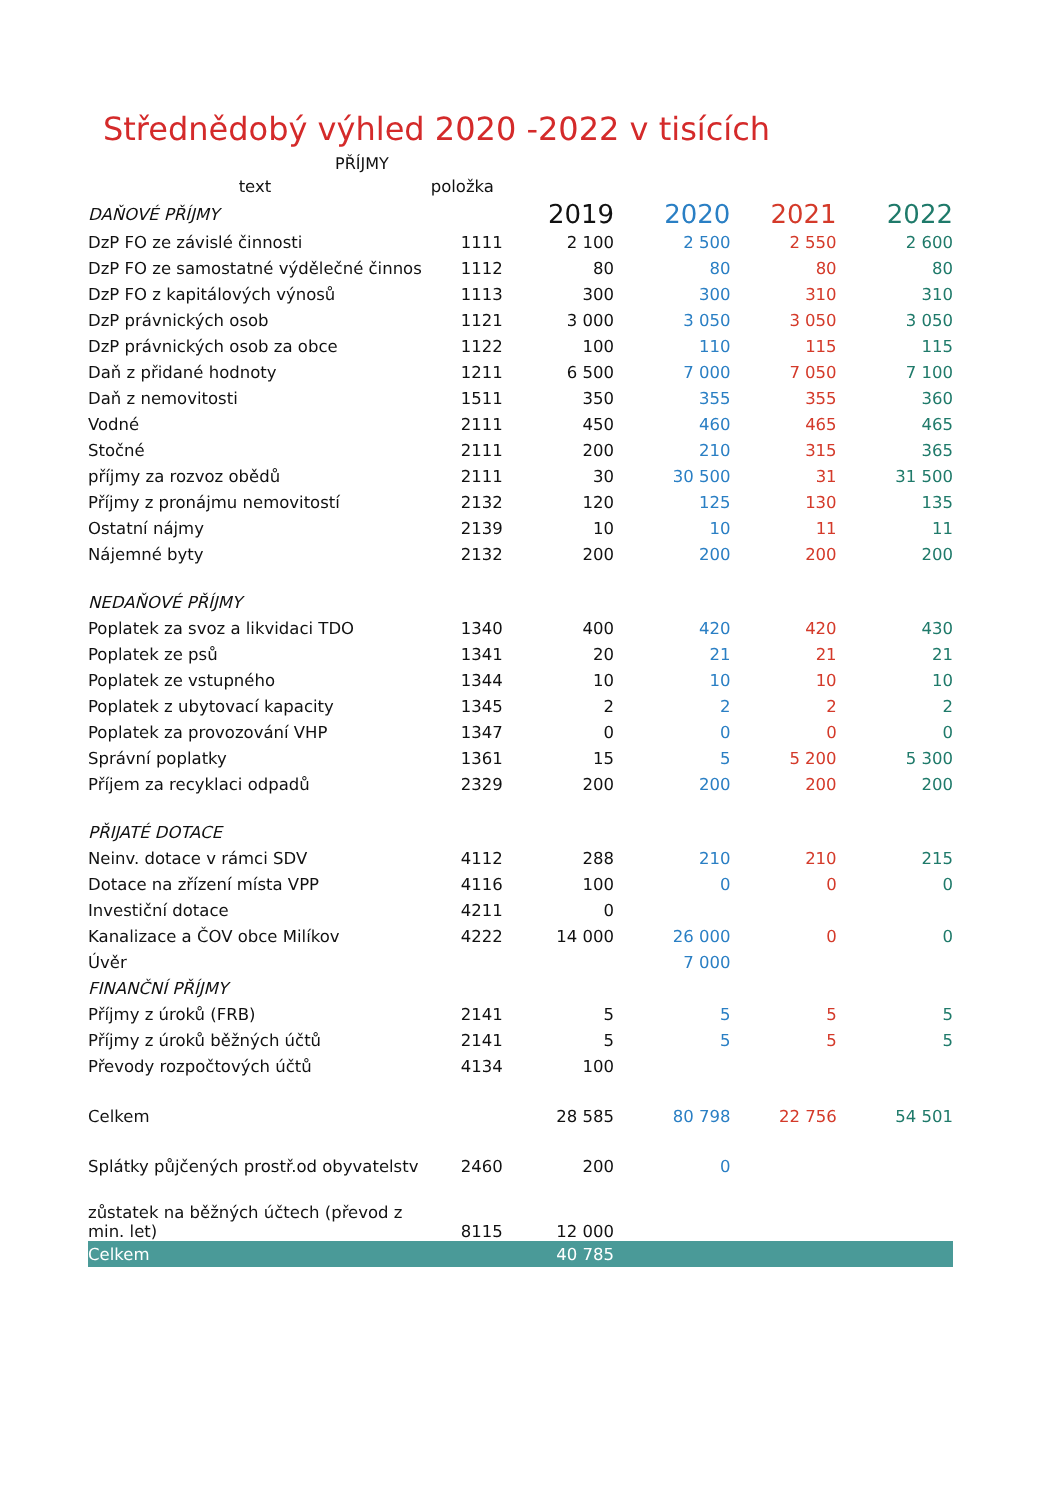Střednědobý výhled 2020 -2022 v tisících
PŘÍJMY
| text | položka | | | | |
| --- | --- | --- | --- | --- | --- |
| DAŇOVÉ PŘÍJMY | | 2019 | 2020 | 2021 | 2022 |
| DzP FO ze závislé činnosti | 1111 | 2 100 | 2 500 | 2 550 | 2 600 |
| DzP FO ze samostatné výdělečné činnos | 1112 | 80 | 80 | 80 | 80 |
| DzP FO z kapitálových výnosů | 1113 | 300 | 300 | 310 | 310 |
| DzP právnických osob | 1121 | 3 000 | 3 050 | 3 050 | 3 050 |
| DzP právnických osob za obce | 1122 | 100 | 110 | 115 | 115 |
| Daň z přidané hodnoty | 1211 | 6 500 | 7 000 | 7 050 | 7 100 |
| Daň z nemovitosti | 1511 | 350 | 355 | 355 | 360 |
| Vodné | 2111 | 450 | 460 | 465 | 465 |
| Stočné | 2111 | 200 | 210 | 315 | 365 |
| příjmy za rozvoz obědů | 2111 | 30 | 30 500 | 31 | 31 500 |
| Příjmy z pronájmu nemovitostí | 2132 | 120 | 125 | 130 | 135 |
| Ostatní nájmy | 2139 | 10 | 10 | 11 | 11 |
| Nájemné byty | 2132 | 200 | 200 | 200 | 200 |
| NEDAŇOVÉ PŘÍJMY | | | | | |
| Poplatek za svoz a likvidaci TDO | 1340 | 400 | 420 | 420 | 430 |
| Poplatek ze psů | 1341 | 20 | 21 | 21 | 21 |
| Poplatek ze vstupného | 1344 | 10 | 10 | 10 | 10 |
| Poplatek z ubytovací kapacity | 1345 | 2 | 2 | 2 | 2 |
| Poplatek za provozování VHP | 1347 | 0 | 0 | 0 | 0 |
| Správní poplatky | 1361 | 15 | 5 | 5 200 | 5 300 |
| Příjem za recyklaci odpadů | 2329 | 200 | 200 | 200 | 200 |
| PŘIJATÉ DOTACE | | | | | |
| Neinv. dotace v rámci SDV | 4112 | 288 | 210 | 210 | 215 |
| Dotace na zřízení místa VPP | 4116 | 100 | 0 | 0 | 0 |
| Investiční dotace | 4211 | 0 | | | |
| Kanalizace a ČOV obce Milíkov | 4222 | 14 000 | 26 000 | 0 | 0 |
| Úvěr | | | 7 000 | | |
| FINANČNÍ PŘÍJMY | | | | | |
| Příjmy z úroků (FRB) | 2141 | 5 | 5 | 5 | 5 |
| Příjmy z úroků běžných účtů | 2141 | 5 | 5 | 5 | 5 |
| Převody rozpočtových účtů | 4134 | 100 | | | |
| Celkem | | 28 585 | 80 798 | 22 756 | 54 501 |
| Splátky půjčených prostř.od obyvatelstv | 2460 | 200 | 0 | | |
| zůstatek na běžných účtech (převod z min. let) | 8115 | 12 000 | | | |
| Celkem | | 40 785 | | | |